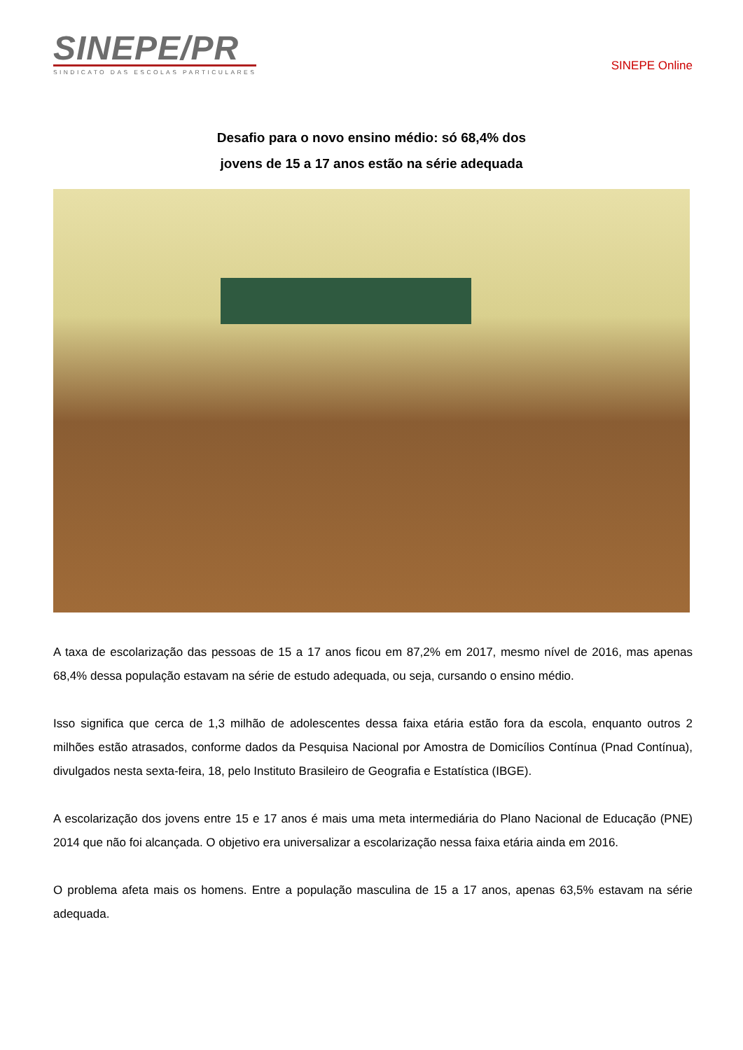SINEPE/PR
SINDICATO DAS ESCOLAS PARTICULARES
SINEPE Online
Desafio para o novo ensino médio: só 68,4% dos
jovens de 15 a 17 anos estão na série adequada
A taxa de escolarização das pessoas de 15 a 17 anos ficou em 87,2% em 2017, mesmo nível de 2016, mas apenas 68,4% dessa população estavam na série de estudo adequada, ou seja, cursando o ensino médio.
Isso significa que cerca de 1,3 milhão de adolescentes dessa faixa etária estão fora da escola, enquanto outros 2 milhões estão atrasados, conforme dados da Pesquisa Nacional por Amostra de Domicílios Contínua (Pnad Contínua), divulgados nesta sexta-feira, 18, pelo Instituto Brasileiro de Geografia e Estatística (IBGE).
A escolarização dos jovens entre 15 e 17 anos é mais uma meta intermediária do Plano Nacional de Educação (PNE) 2014 que não foi alcançada. O objetivo era universalizar a escolarização nessa faixa etária ainda em 2016.
O problema afeta mais os homens. Entre a população masculina de 15 a 17 anos, apenas 63,5% estavam na série adequada.